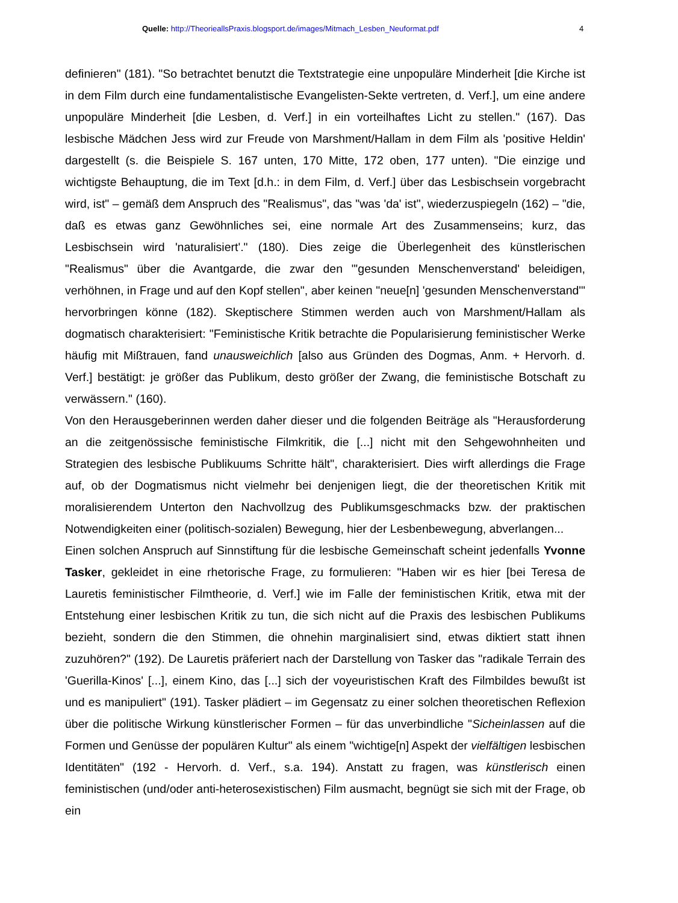Quelle: http://TheorieallsPraxis.blogsport.de/images/Mitmach_Lesben_Neuformat.pdf 4
definieren" (181). "So betrachtet benutzt die Textstrategie eine unpopuläre Minderheit [die Kirche ist in dem Film durch eine fundamentalistische Evangelisten-Sekte vertreten, d. Verf.], um eine andere unpopuläre Minderheit [die Lesben, d. Verf.] in ein vorteilhaftes Licht zu stellen." (167). Das lesbische Mädchen Jess wird zur Freude von Marshment/Hallam in dem Film als 'positive Heldin' dargestellt (s. die Beispiele S. 167 unten, 170 Mitte, 172 oben, 177 unten). "Die einzige und wichtigste Behauptung, die im Text [d.h.: in dem Film, d. Verf.] über das Lesbischsein vorgebracht wird, ist" – gemäß dem Anspruch des "Realismus", das "was 'da' ist", wiederzuspiegeln (162) – "die, daß es etwas ganz Gewöhnliches sei, eine normale Art des Zusammenseins; kurz, das Lesbischsein wird 'naturalisiert'." (180). Dies zeige die Überlegenheit des künstlerischen "Realismus" über die Avantgarde, die zwar den "'gesunden Menschenverstand' beleidigen, verhöhnen, in Frage und auf den Kopf stellen", aber keinen "neue[n] 'gesunden Menschenverstand'" hervorbringen könne (182). Skeptischere Stimmen werden auch von Marshment/Hallam als dogmatisch charakterisiert: "Feministische Kritik betrachte die Popularisierung feministischer Werke häufig mit Mißtrauen, fand unausweichlich [also aus Gründen des Dogmas, Anm. + Hervorh. d. Verf.] bestätigt: je größer das Publikum, desto größer der Zwang, die feministische Botschaft zu verwässern." (160).
Von den Herausgeberinnen werden daher dieser und die folgenden Beiträge als "Herausforderung an die zeitgenössische feministische Filmkritik, die [...] nicht mit den Sehgewohnheiten und Strategien des lesbische Publikuums Schritte hält", charakterisiert. Dies wirft allerdings die Frage auf, ob der Dogmatismus nicht vielmehr bei denjenigen liegt, die der theoretischen Kritik mit moralisierendem Unterton den Nachvollzug des Publikumsgeschmacks bzw. der praktischen Notwendigkeiten einer (politisch-sozialen) Bewegung, hier der Lesbenbewegung, abverlangen...
Einen solchen Anspruch auf Sinnstiftung für die lesbische Gemeinschaft scheint jedenfalls Yvonne Tasker, gekleidet in eine rhetorische Frage, zu formulieren: "Haben wir es hier [bei Teresa de Lauretis feministischer Filmtheorie, d. Verf.] wie im Falle der feministischen Kritik, etwa mit der Entstehung einer lesbischen Kritik zu tun, die sich nicht auf die Praxis des lesbischen Publikums bezieht, sondern die den Stimmen, die ohnehin marginalisiert sind, etwas diktiert statt ihnen zuzuhören?" (192). De Lauretis präferiert nach der Darstellung von Tasker das "radikale Terrain des 'Guerilla-Kinos' [...], einem Kino, das [...] sich der voyeuristischen Kraft des Filmbildes bewußt ist und es manipuliert" (191). Tasker plädiert – im Gegensatz zu einer solchen theoretischen Reflexion über die politische Wirkung künstlerischer Formen – für das unverbindliche "Sicheinlassen auf die Formen und Genüsse der populären Kultur" als einem "wichtige[n] Aspekt der vielfältigen lesbischen Identitäten" (192 - Hervorh. d. Verf., s.a. 194). Anstatt zu fragen, was künstlerisch einen feministischen (und/oder anti-heterosexistischen) Film ausmacht, begnügt sie sich mit der Frage, ob ein